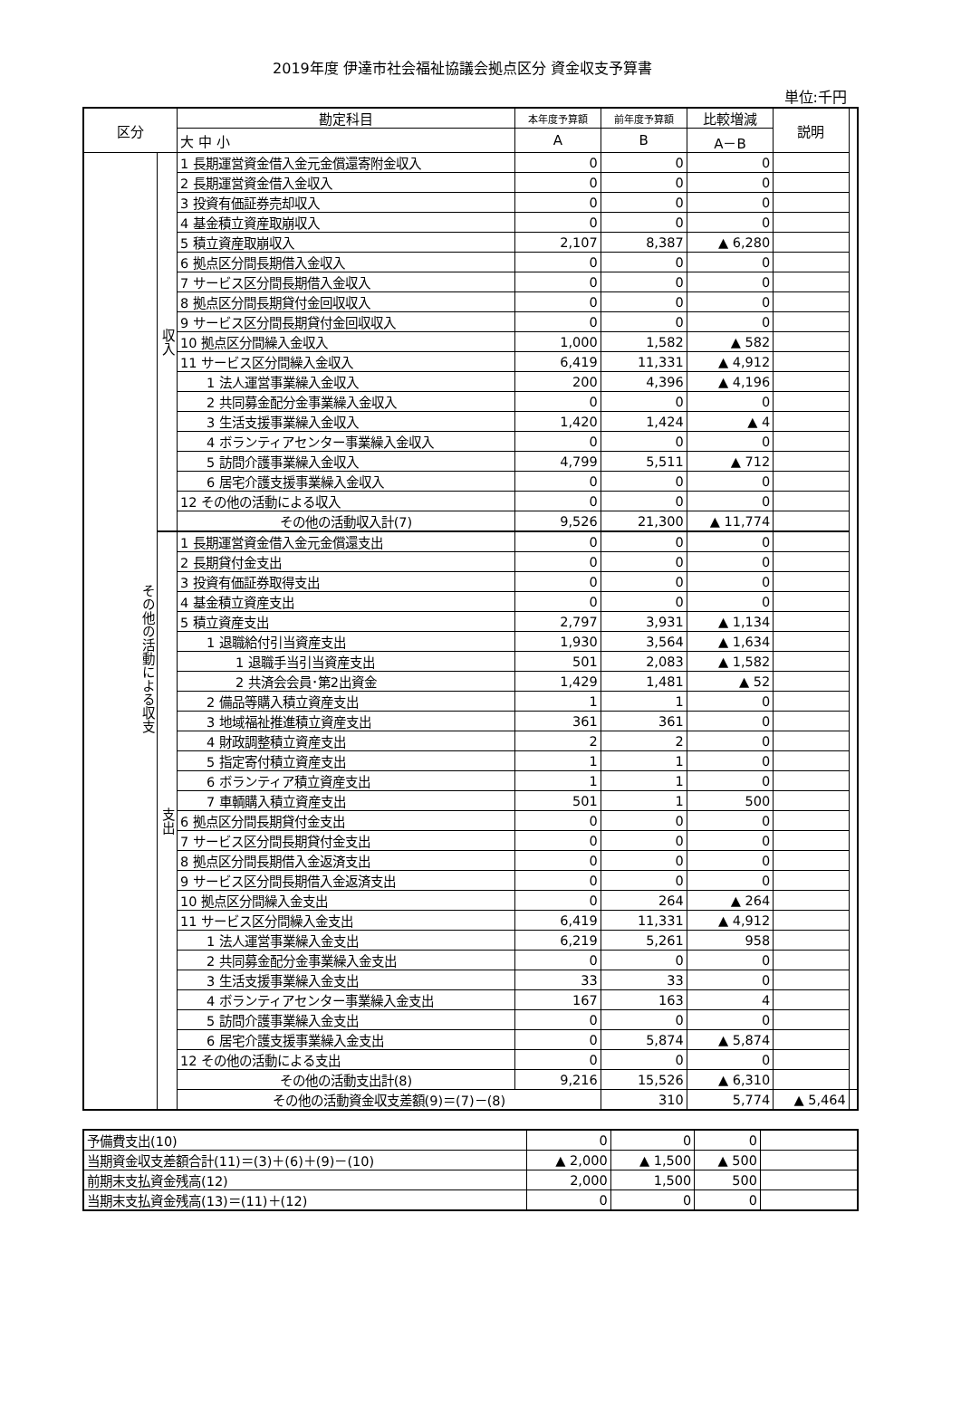2019年度 伊達市社会福祉協議会拠点区分 資金収支予算書
単位:千円
| 区分 | | 勘定科目 | 本年度予算額 | 前年度予算額 | 比較増減 | 説明 | |
| --- | --- | --- | --- | --- | --- | --- | --- |
| | | 大 中 小 | A | B | A－B | | |
| その他の活動による収支 | 収入 | 1 長期運営資金借入金元金償還寄附金収入 | 0 | 0 | 0 | | |
| | | 2 長期運営資金借入金収入 | 0 | 0 | 0 | | |
| | | 3 投資有価証券売却収入 | 0 | 0 | 0 | | |
| | | 4 基金積立資産取崩収入 | 0 | 0 | 0 | | |
| | | 5 積立資産取崩収入 | 2,107 | 8,387 | ▲ 6,280 | | |
| | | 6 拠点区分間長期借入金収入 | 0 | 0 | 0 | | |
| | | 7 サービス区分間長期借入金収入 | 0 | 0 | 0 | | |
| | | 8 拠点区分間長期貸付金回収収入 | 0 | 0 | 0 | | |
| | | 9 サービス区分間長期貸付金回収収入 | 0 | 0 | 0 | | |
| | | 10 拠点区分間繰入金収入 | 1,000 | 1,582 | ▲ 582 | | |
| | | 11 サービス区分間繰入金収入 | 6,419 | 11,331 | ▲ 4,912 | | |
| | | 1 法人運営事業繰入金収入 | 200 | 4,396 | ▲ 4,196 | | |
| | | 2 共同募金配分金事業繰入金収入 | 0 | 0 | 0 | | |
| | | 3 生活支援事業繰入金収入 | 1,420 | 1,424 | ▲ 4 | | |
| | | 4 ボランティアセンター事業繰入金収入 | 0 | 0 | 0 | | |
| | | 5 訪問介護事業繰入金収入 | 4,799 | 5,511 | ▲ 712 | | |
| | | 6 居宅介護支援事業繰入金収入 | 0 | 0 | 0 | | |
| | | 12 その他の活動による収入 | 0 | 0 | 0 | | |
| | | その他の活動収入計(7) | 9,526 | 21,300 | ▲ 11,774 | | |
| | 支出 | 1 長期運営資金借入金元金償還支出 | 0 | 0 | 0 | | |
| | | 2 長期貸付金支出 | 0 | 0 | 0 | | |
| | | 3 投資有価証券取得支出 | 0 | 0 | 0 | | |
| | | 4 基金積立資産支出 | 0 | 0 | 0 | | |
| | | 5 積立資産支出 | 2,797 | 3,931 | ▲ 1,134 | | |
| | | 1 退職給付引当資産支出 | 1,930 | 3,564 | ▲ 1,634 | | |
| | | 1 退職手当引当資産支出 | 501 | 2,083 | ▲ 1,582 | | |
| | | 2 共済会会員･第2出資金 | 1,429 | 1,481 | ▲ 52 | | |
| | | 2 備品等購入積立資産支出 | 1 | 1 | 0 | | |
| | | 3 地域福祉推進積立資産支出 | 361 | 361 | 0 | | |
| | | 4 財政調整積立資産支出 | 2 | 2 | 0 | | |
| | | 5 指定寄付積立資産支出 | 1 | 1 | 0 | | |
| | | 6 ボランティア積立資産支出 | 1 | 1 | 0 | | |
| | | 7 車輌購入積立資産支出 | 501 | 1 | 500 | | |
| | | 6 拠点区分間長期貸付金支出 | 0 | 0 | 0 | | |
| | | 7 サービス区分間長期貸付金支出 | 0 | 0 | 0 | | |
| | | 8 拠点区分間長期借入金返済支出 | 0 | 0 | 0 | | |
| | | 9 サービス区分間長期借入金返済支出 | 0 | 0 | 0 | | |
| | | 10 拠点区分間繰入金支出 | 0 | 264 | ▲ 264 | | |
| | | 11 サービス区分間繰入金支出 | 6,419 | 11,331 | ▲ 4,912 | | |
| | | 1 法人運営事業繰入金支出 | 6,219 | 5,261 | 958 | | |
| | | 2 共同募金配分金事業繰入金支出 | 0 | 0 | 0 | | |
| | | 3 生活支援事業繰入金支出 | 33 | 33 | 0 | | |
| | | 4 ボランティアセンター事業繰入金支出 | 167 | 163 | 4 | | |
| | | 5 訪問介護事業繰入金支出 | 0 | 0 | 0 | | |
| | | 6 居宅介護支援事業繰入金支出 | 0 | 5,874 | ▲ 5,874 | | |
| | | 12 その他の活動による支出 | 0 | 0 | 0 | | |
| | | その他の活動支出計(8) | 9,216 | 15,526 | ▲ 6,310 | | |
| | | その他の活動資金収支差額(9)＝(7)－(8) | | 310 | 5,774 | ▲ 5,464 | |
| 予備費支出(10) | 0 | 0 | 0 | |
| 当期資金収支差額合計(11)＝(3)＋(6)＋(9)－(10) | ▲ 2,000 | ▲ 1,500 | ▲ 500 | |
| 前期末支払資金残高(12) | 2,000 | 1,500 | 500 | |
| 当期末支払資金残高(13)＝(11)＋(12) | 0 | 0 | 0 | |